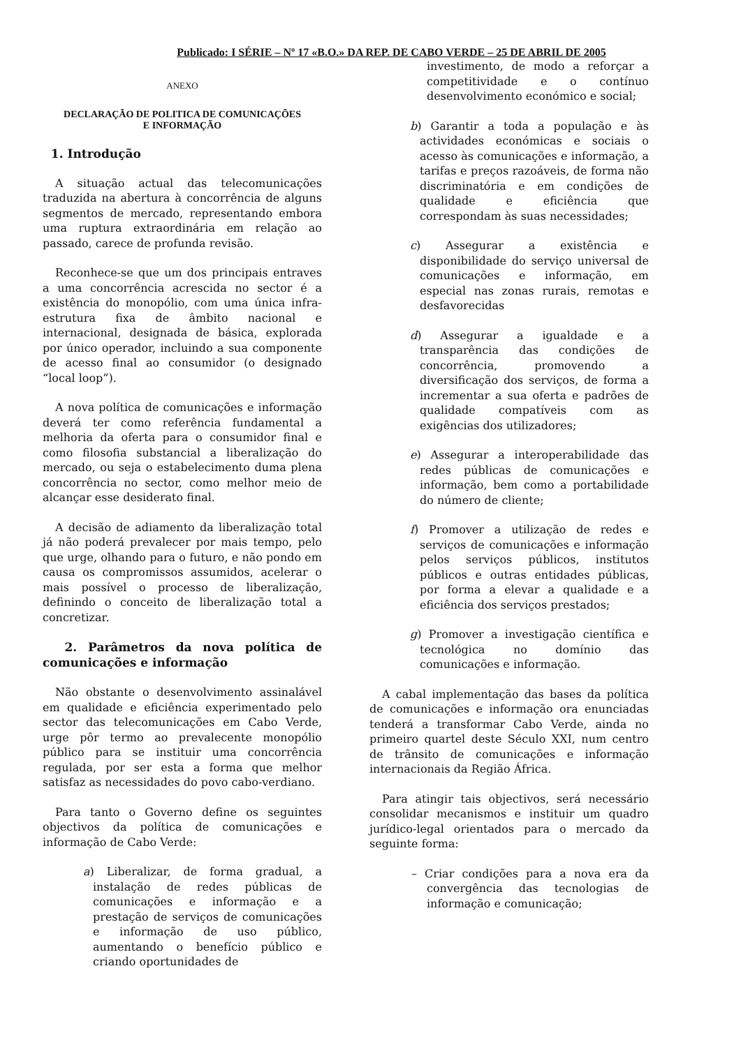Publicado: I SÉRIE – Nº 17 «B.O.» DA REP. DE CABO VERDE – 25 DE ABRIL DE 2005
ANEXO
DECLARAÇÃO DE POLITICA DE COMUNICAÇÕES
E INFORMAÇÃO
1. Introdução
A situação actual das telecomunicações traduzida na abertura à concorrência de alguns segmentos de mercado, representando embora uma ruptura extraordinária em relação ao passado, carece de profunda revisão.
Reconhece-se que um dos principais entraves a uma concorrência acrescida no sector é a existência do monopólio, com uma única infra-estrutura fixa de âmbito nacional e internacional, designada de básica, explorada por único operador, incluindo a sua componente de acesso final ao consumidor (o designado “local loop”).
A nova política de comunicações e informação deverá ter como referência fundamental a melhoria da oferta para o consumidor final e como filosofia substancial a liberalização do mercado, ou seja o estabelecimento duma plena concorrência no sector, como melhor meio de alcançar esse desiderato final.
A decisão de adiamento da liberalização total já não poderá prevalecer por mais tempo, pelo que urge, olhando para o futuro, e não pondo em causa os compromissos assumidos, acelerar o mais possível o processo de liberalização, definindo o conceito de liberalização total a concretizar.
2. Parâmetros da nova política de comunicações e informação
Não obstante o desenvolvimento assinalável em qualidade e eficiência experimentado pelo sector das telecomunicações em Cabo Verde, urge pôr termo ao prevalecente monopólio público para se instituir uma concorrência regulada, por ser esta a forma que melhor satisfaz as necessidades do povo cabo-verdiano.
Para tanto o Governo define os seguintes objectivos da política de comunicações e informação de Cabo Verde:
a) Liberalizar, de forma gradual, a instalação de redes públicas de comunicações e informação e a prestação de serviços de comunicações e informação de uso público, aumentando o benefício público e criando oportunidades de
investimento, de modo a reforçar a competitividade e o contínuo desenvolvimento económico e social;
b) Garantir a toda a população e às actividades económicas e sociais o acesso às comunicações e informação, a tarifas e preços razoáveis, de forma não discriminatória e em condições de qualidade e eficiência que correspondam às suas necessidades;
c) Assegurar a existência e disponibilidade do serviço universal de comunicações e informação, em especial nas zonas rurais, remotas e desfavorecidas
d) Assegurar a igualdade e a transparência das condições de concorrência, promovendo a diversificação dos serviços, de forma a incrementar a sua oferta e padrões de qualidade compatíveis com as exigências dos utilizadores;
e) Assegurar a interoperabilidade das redes públicas de comunicações e informação, bem como a portabilidade do número de cliente;
f) Promover a utilização de redes e serviços de comunicações e informação pelos serviços públicos, institutos públicos e outras entidades públicas, por forma a elevar a qualidade e a eficiência dos serviços prestados;
g) Promover a investigação científica e tecnológica no domínio das comunicações e informação.
A cabal implementação das bases da política de comunicações e informação ora enunciadas tenderá a transformar Cabo Verde, ainda no primeiro quartel deste Século XXI, num centro de trânsito de comunicações e informação internacionais da Região África.
Para atingir tais objectivos, será necessário consolidar mecanismos e instituir um quadro jurídico-legal orientados para o mercado da seguinte forma:
– Criar condições para a nova era da convergência das tecnologias de informação e comunicação;